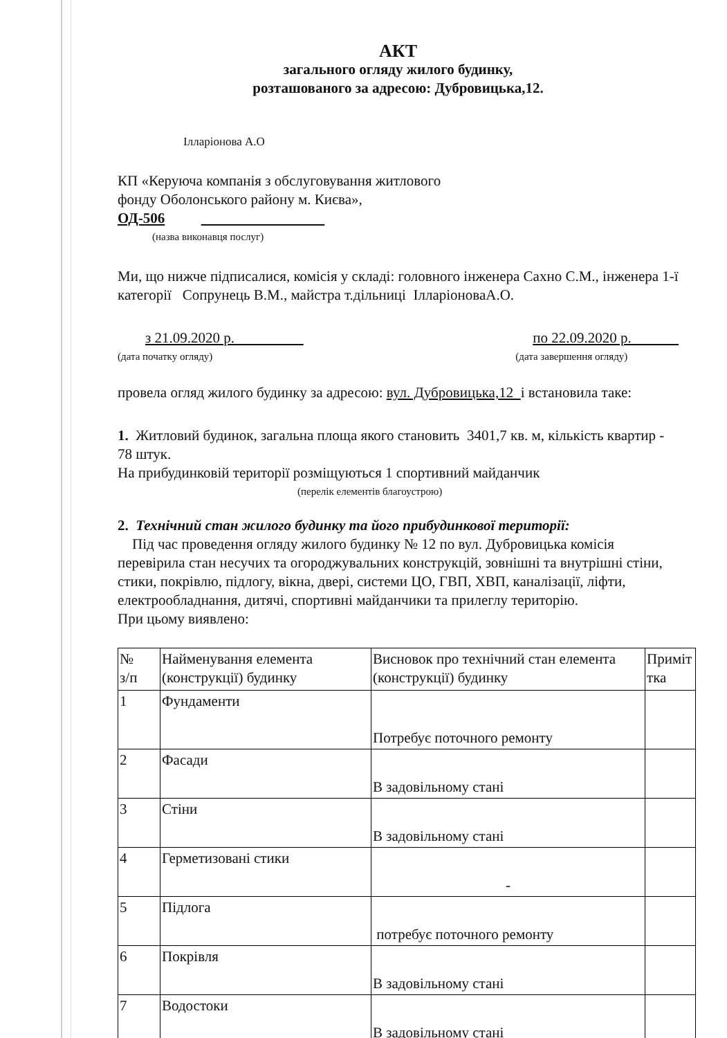АКТ
загального огляду жилого будинку,
розташованого за адресою: Дубровицька,12.
Ілларіонова А.О
КП «Керуюча компанія з обслуговування житлового
фонду Оболонського району м. Києва»,
ОД-506
(назва виконавця послуг)
Ми, що нижче підписалися, комісія у складі: головного інженера Сахно С.М., інженера 1-ї категорії Сопрунець В.М., майстра т.дільниці ІлларіоноваА.О.
з 21.09.2020 р.
(дата початку огляду)
по 22.09.2020 р.
(дата завершення огляду)
провела огляд жилого будинку за адресою: вул. Дубровицька,12 і встановила таке:
1. Житловий будинок, загальна площа якого становить 3401,7 кв. м, кількість квартир - 78 штук.
На прибудинковій території розміщуються 1 спортивний майданчик
(перелік елементів благоустрою)
2. Технічний стан жилого будинку та його прибудинкової території:
Під час проведення огляду жилого будинку № 12 по вул. Дубровицька комісія перевірила стан несучих та огороджувальних конструкцій, зовнішні та внутрішні стіни, стики, покрівлю, підлогу, вікна, двері, системи ЦО, ГВП, ХВП, каналізації, ліфти, електрообладнання, дитячі, спортивні майданчики та прилеглу територію.
При цьому виявлено:
| № з/п | Найменування елемента (конструкції) будинку | Висновок про технічний стан елемента (конструкції) будинку | Приміт тка |
| --- | --- | --- | --- |
| 1 | Фундаменти | Потребує поточного ремонту | |
| 2 | Фасади | В задовільному стані | |
| 3 | Стіни | В задовільному стані | |
| 4 | Герметизовані стики | - | |
| 5 | Підлога | потребує поточного ремонту | |
| 6 | Покрівля | В задовільному стані | |
| 7 | Водостоки | В задовільному стані | |